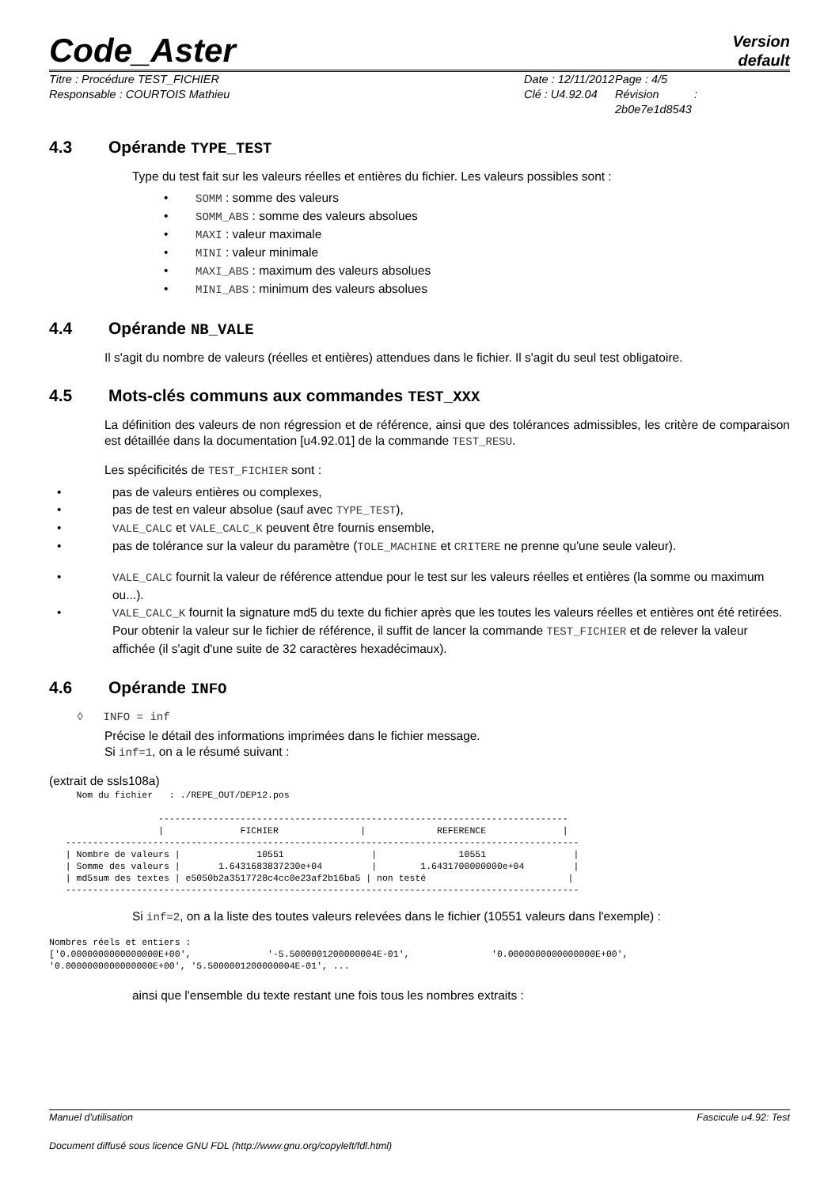Code_Aster
Version
default
Titre : Procédure TEST_FICHIER
Responsable : COURTOIS Mathieu
Date : 12/11/2012
Clé : U4.92.04
Page : 4/5
Révision :
2b0e7e1d8543
4.3 Opérande TYPE_TEST
Type du test fait sur les valeurs réelles et entières du fichier. Les valeurs possibles sont :
• SOMM : somme des valeurs
• SOMM_ABS : somme des valeurs absolues
• MAXI : valeur maximale
• MINI : valeur minimale
• MAXI_ABS : maximum des valeurs absolues
• MINI_ABS : minimum des valeurs absolues
4.4 Opérande NB_VALE
Il s'agit du nombre de valeurs (réelles et entières) attendues dans le fichier. Il s'agit du seul test obligatoire.
4.5 Mots-clés communs aux commandes TEST_XXX
La définition des valeurs de non régression et de référence, ainsi que des tolérances admissibles, les critère de comparaison est détaillée dans la documentation [u4.92.01] de la commande TEST_RESU.
Les spécificités de TEST_FICHIER sont :
• pas de valeurs entières ou complexes,
• pas de test en valeur absolue (sauf avec TYPE_TEST),
• VALE_CALC et VALE_CALC_K peuvent être fournis ensemble,
• pas de tolérance sur la valeur du paramètre (TOLE_MACHINE et CRITERE ne prenne qu'une seule valeur).
• VALE_CALC fournit la valeur de référence attendue pour le test sur les valeurs réelles et entières (la somme ou maximum ou...).
• VALE_CALC_K fournit la signature md5 du texte du fichier après que les toutes les valeurs réelles et entières ont été retirées. Pour obtenir la valeur sur le fichier de référence, il suffit de lancer la commande TEST_FICHIER et de relever la valeur affichée (il s'agit d'une suite de 32 caractères hexadécimaux).
4.6 Opérande INFO
◊ INFO = inf
Précise le détail des informations imprimées dans le fichier message.
Si inf=1, on a le résumé suivant :
(extrait de ssls108a)
     Nom du fichier   : ./REPE_OUT/DEP12.pos

                    ---------------------------------------------------------------------------
                    |              FICHIER               |             REFERENCE              |
   ----------------------------------------------------------------------------------------------
   | Nombre de valeurs |              10551                |               10551                |
   | Somme des valeurs |       1.6431683837230e+04         |        1.6431700000000e+04         |
   | md5sum des textes | e5050b2a3517728c4cc0e23af2b16ba5 | non testé                          |
   ----------------------------------------------------------------------------------------------
Si inf=2, on a la liste des toutes valeurs relevées dans le fichier (10551 valeurs dans l'exemple) :
Nombres réels et entiers :
['0.0000000000000000E+00',              '-5.5000001200000004E-01',               '0.0000000000000000E+00',
'0.0000000000000000E+00', '5.5000001200000004E-01', ...
ainsi que l'ensemble du texte restant une fois tous les nombres extraits :
Manuel d'utilisation Fascicule u4.92: Test
Document diffusé sous licence GNU FDL (http://www.gnu.org/copyleft/fdl.html)